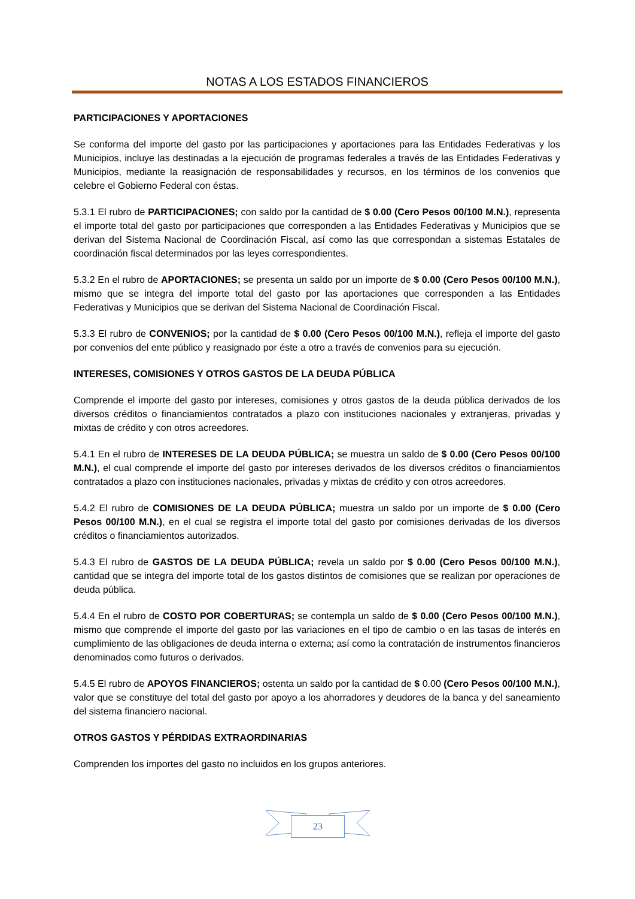NOTAS A LOS ESTADOS FINANCIEROS
PARTICIPACIONES Y APORTACIONES
Se conforma del importe del gasto por las participaciones y aportaciones para las Entidades Federativas y los Municipios, incluye las destinadas a la ejecución de programas federales a través de las Entidades Federativas y Municipios, mediante la reasignación de responsabilidades y recursos, en los términos de los convenios que celebre el Gobierno Federal con éstas.
5.3.1 El rubro de PARTICIPACIONES; con saldo por la cantidad de $ 0.00 (Cero Pesos 00/100 M.N.), representa el importe total del gasto por participaciones que corresponden a las Entidades Federativas y Municipios que se derivan del Sistema Nacional de Coordinación Fiscal, así como las que correspondan a sistemas Estatales de coordinación fiscal determinados por las leyes correspondientes.
5.3.2 En el rubro de APORTACIONES; se presenta un saldo por un importe de $ 0.00 (Cero Pesos 00/100 M.N.), mismo que se integra del importe total del gasto por las aportaciones que corresponden a las Entidades Federativas y Municipios que se derivan del Sistema Nacional de Coordinación Fiscal.
5.3.3 El rubro de CONVENIOS; por la cantidad de $ 0.00 (Cero Pesos 00/100 M.N.), refleja el importe del gasto por convenios del ente público y reasignado por éste a otro a través de convenios para su ejecución.
INTERESES, COMISIONES Y OTROS GASTOS DE LA DEUDA PÚBLICA
Comprende el importe del gasto por intereses, comisiones y otros gastos de la deuda pública derivados de los diversos créditos o financiamientos contratados a plazo con instituciones nacionales y extranjeras, privadas y mixtas de crédito y con otros acreedores.
5.4.1 En el rubro de INTERESES DE LA DEUDA PÚBLICA; se muestra un saldo de $ 0.00 (Cero Pesos 00/100 M.N.), el cual comprende el importe del gasto por intereses derivados de los diversos créditos o financiamientos contratados a plazo con instituciones nacionales, privadas y mixtas de crédito y con otros acreedores.
5.4.2 El rubro de COMISIONES DE LA DEUDA PÚBLICA; muestra un saldo por un importe de $ 0.00 (Cero Pesos 00/100 M.N.), en el cual se registra el importe total del gasto por comisiones derivadas de los diversos créditos o financiamientos autorizados.
5.4.3 El rubro de GASTOS DE LA DEUDA PÚBLICA; revela un saldo por $ 0.00 (Cero Pesos 00/100 M.N.), cantidad que se integra del importe total de los gastos distintos de comisiones que se realizan por operaciones de deuda pública.
5.4.4 En el rubro de COSTO POR COBERTURAS; se contempla un saldo de $ 0.00 (Cero Pesos 00/100 M.N.), mismo que comprende el importe del gasto por las variaciones en el tipo de cambio o en las tasas de interés en cumplimiento de las obligaciones de deuda interna o externa; así como la contratación de instrumentos financieros denominados como futuros o derivados.
5.4.5 El rubro de APOYOS FINANCIEROS; ostenta un saldo por la cantidad de $ 0.00 (Cero Pesos 00/100 M.N.), valor que se constituye del total del gasto por apoyo a los ahorradores y deudores de la banca y del saneamiento del sistema financiero nacional.
OTROS GASTOS Y PÉRDIDAS EXTRAORDINARIAS
Comprenden los importes del gasto no incluidos en los grupos anteriores.
23